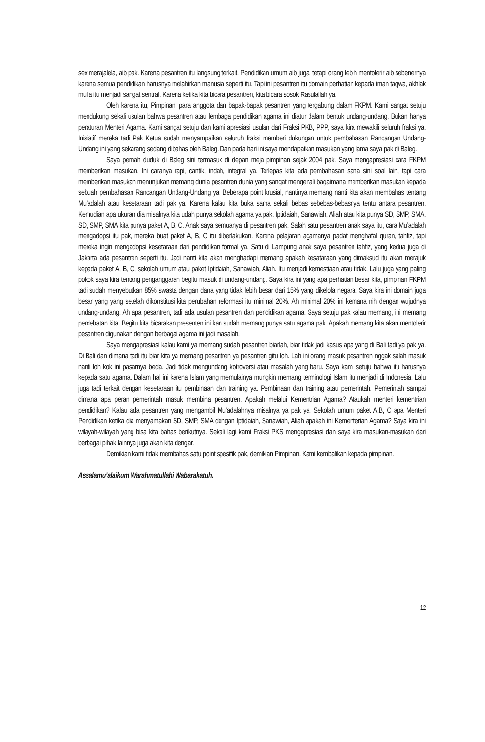sex merajalela, aib pak. Karena pesantren itu langsung terkait. Pendidikan umum aib juga, tetapi orang lebih mentolerir aib sebenernya karena semua pendidikan harusnya melahirkan manusia seperti itu. Tapi ini pesantren itu domain perhatian kepada iman taqwa, akhlak mulia itu menjadi sangat sentral. Karena ketika kita bicara pesantren, kita bicara sosok Rasulallah ya.
Oleh karena itu, Pimpinan, para anggota dan bapak-bapak pesantren yang tergabung dalam FKPM. Kami sangat setuju mendukung sekali usulan bahwa pesantren atau lembaga pendidikan agama ini diatur dalam bentuk undang-undang. Bukan hanya peraturan Menteri Agama. Kami sangat setuju dan kami apresiasi usulan dari Fraksi PKB, PPP, saya kira mewakili seluruh fraksi ya. Inisiatif mereka tadi Pak Ketua sudah menyampaikan seluruh fraksi memberi dukungan untuk pembahasan Rancangan Undang-Undang ini yang sekarang sedang dibahas oleh Baleg. Dan pada hari ini saya mendapatkan masukan yang lama saya pak di Baleg.
Saya pernah duduk di Baleg sini termasuk di depan meja pimpinan sejak 2004 pak. Saya mengapresiasi cara FKPM memberikan masukan. Ini caranya rapi, cantik, indah, integral ya. Terlepas kita ada pembahasan sana sini soal lain, tapi cara memberikan masukan menunjukan memang dunia pesantren dunia yang sangat mengenali bagaimana memberikan masukan kepada sebuah pembahasan Rancangan Undang-Undang ya. Beberapa point krusial, nantinya memang nanti kita akan membahas tentang Mu’adalah atau kesetaraan tadi pak ya. Karena kalau kita buka sama sekali bebas sebebas-bebasnya tentu antara pesantren. Kemudian apa ukuran dia misalnya kita udah punya sekolah agama ya pak. Iptidaiah, Sanawiah, Aliah atau kita punya SD, SMP, SMA. SD, SMP, SMA kita punya paket A, B, C. Anak saya semuanya di pesantren pak. Salah satu pesantren anak saya itu, cara Mu’adalah mengadopsi itu pak, mereka buat paket A, B, C itu diberlakukan. Karena pelajaran agamanya padat menghafal quran, tahfiz, tapi mereka ingin mengadopsi kesetaraan dari pendidikan formal ya. Satu di Lampung anak saya pesantren tahfiz, yang kedua juga di Jakarta ada pesantren seperti itu. Jadi nanti kita akan menghadapi memang apakah kesataraan yang dimaksud itu akan merajuk kepada paket A, B, C, sekolah umum atau paket Iptidaiah, Sanawiah, Aliah. Itu menjadi kemestiaan atau tidak. Lalu juga yang paling pokok saya kira tentang penganggaran begitu masuk di undang-undang. Saya kira ini yang apa perhatian besar kita, pimpinan FKPM tadi sudah menyebutkan 85% swasta dengan dana yang tidak lebih besar dari 15% yang dikelola negara. Saya kira ini domain juga besar yang yang setelah dikonstitusi kita perubahan reformasi itu minimal 20%. Ah minimal 20% ini kemana nih dengan wujudnya undang-undang. Ah apa pesantren, tadi ada usulan pesantren dan pendidikan agama. Saya setuju pak kalau memang, ini memang perdebatan kita. Begitu kita bicarakan presenten ini kan sudah memang punya satu agama pak. Apakah memang kita akan mentolerir pesantren digunakan dengan berbagai agama ini jadi masalah.
Saya mengapresiasi kalau kami ya memang sudah pesantren biarlah, biar tidak jadi kasus apa yang di Bali tadi ya pak ya. Di Bali dan dimana tadi itu biar kita ya memang pesantren ya pesantren gitu loh. Lah ini orang masuk pesantren nggak salah masuk nanti loh kok ini pasarnya beda. Jadi tidak mengundang kotroversi atau masalah yang baru. Saya kami setuju bahwa itu harusnya kepada satu agama. Dalam hal ini karena Islam yang memulainya mungkin memang terminologi Islam itu menjadi di Indonesia. Lalu juga tadi terkait dengan kesetaraan itu pembinaan dan training ya. Pembinaan dan training atau pemerintah. Pemerintah sampai dimana apa peran pemerintah masuk membina pesantren. Apakah melalui Kementrian Agama? Ataukah menteri kementrian pendidikan? Kalau ada pesantren yang mengambil Mu’adalahnya misalnya ya pak ya. Sekolah umum paket A,B, C apa Menteri Pendidikan ketika dia menyamakan SD, SMP, SMA dengan Iptidaiah, Sanawiah, Aliah apakah ini Kementerian Agama? Saya kira ini wilayah-wilayah yang bisa kita bahas berikutnya. Sekali lagi kami Fraksi PKS mengapresiasi dan saya kira masukan-masukan dari berbagai pihak lainnya juga akan kita dengar.
Demikian kami tidak membahas satu point spesifik pak, demikian Pimpinan. Kami kembalikan kepada pimpinan.
Assalamu’alaikum Warahmatullahi Wabarakatuh.
12